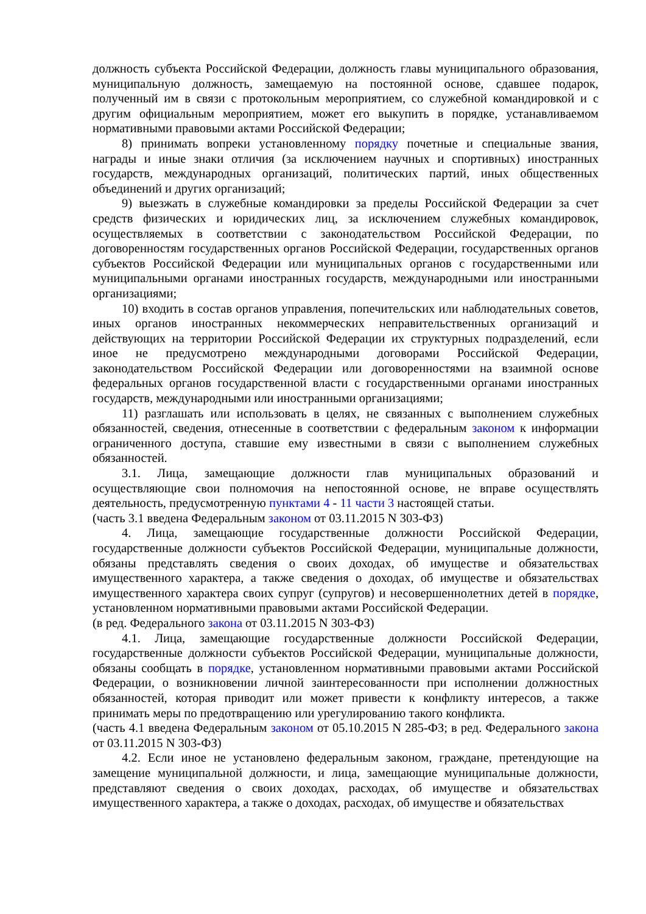должность субъекта Российской Федерации, должность главы муниципального образования, муниципальную должность, замещаемую на постоянной основе, сдавшее подарок, полученный им в связи с протокольным мероприятием, со служебной командировкой и с другим официальным мероприятием, может его выкупить в порядке, устанавливаемом нормативными правовыми актами Российской Федерации;
8) принимать вопреки установленному порядку почетные и специальные звания, награды и иные знаки отличия (за исключением научных и спортивных) иностранных государств, международных организаций, политических партий, иных общественных объединений и других организаций;
9) выезжать в служебные командировки за пределы Российской Федерации за счет средств физических и юридических лиц, за исключением служебных командировок, осуществляемых в соответствии с законодательством Российской Федерации, по договоренностям государственных органов Российской Федерации, государственных органов субъектов Российской Федерации или муниципальных органов с государственными или муниципальными органами иностранных государств, международными или иностранными организациями;
10) входить в состав органов управления, попечительских или наблюдательных советов, иных органов иностранных некоммерческих неправительственных организаций и действующих на территории Российской Федерации их структурных подразделений, если иное не предусмотрено международными договорами Российской Федерации, законодательством Российской Федерации или договоренностями на взаимной основе федеральных органов государственной власти с государственными органами иностранных государств, международными или иностранными организациями;
11) разглашать или использовать в целях, не связанных с выполнением служебных обязанностей, сведения, отнесенные в соответствии с федеральным законом к информации ограниченного доступа, ставшие ему известными в связи с выполнением служебных обязанностей.
3.1. Лица, замещающие должности глав муниципальных образований и осуществляющие свои полномочия на непостоянной основе, не вправе осуществлять деятельность, предусмотренную пунктами 4 - 11 части 3 настоящей статьи.
(часть 3.1 введена Федеральным законом от 03.11.2015 N 303-ФЗ)
4. Лица, замещающие государственные должности Российской Федерации, государственные должности субъектов Российской Федерации, муниципальные должности, обязаны представлять сведения о своих доходах, об имуществе и обязательствах имущественного характера, а также сведения о доходах, об имуществе и обязательствах имущественного характера своих супруг (супругов) и несовершеннолетних детей в порядке, установленном нормативными правовыми актами Российской Федерации.
(в ред. Федерального закона от 03.11.2015 N 303-ФЗ)
4.1. Лица, замещающие государственные должности Российской Федерации, государственные должности субъектов Российской Федерации, муниципальные должности, обязаны сообщать в порядке, установленном нормативными правовыми актами Российской Федерации, о возникновении личной заинтересованности при исполнении должностных обязанностей, которая приводит или может привести к конфликту интересов, а также принимать меры по предотвращению или урегулированию такого конфликта.
(часть 4.1 введена Федеральным законом от 05.10.2015 N 285-ФЗ; в ред. Федерального закона от 03.11.2015 N 303-ФЗ)
4.2. Если иное не установлено федеральным законом, граждане, претендующие на замещение муниципальной должности, и лица, замещающие муниципальные должности, представляют сведения о своих доходах, расходах, об имуществе и обязательствах имущественного характера, а также о доходах, расходах, об имуществе и обязательствах